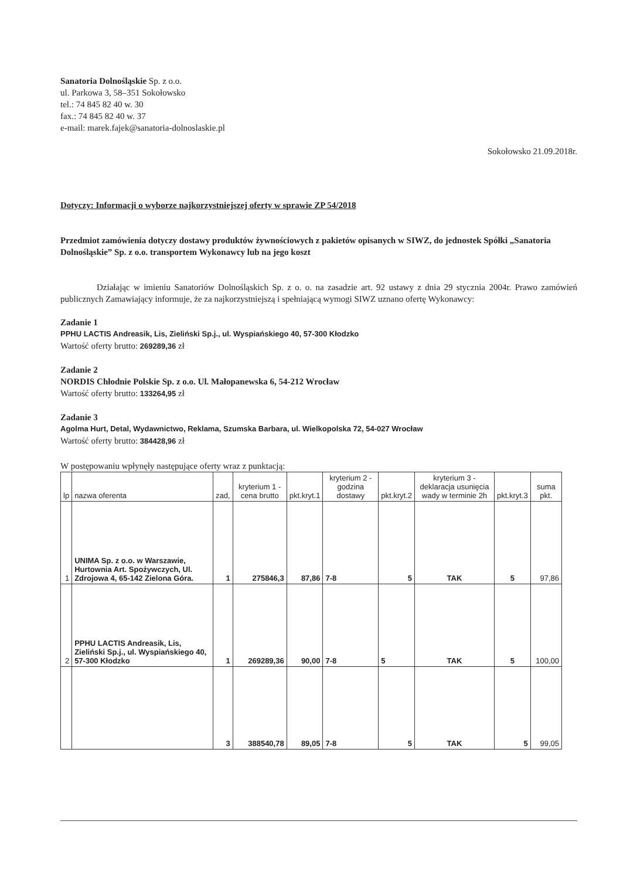Sanatoria Dolnośląskie Sp. z o.o.
ul. Parkowa 3, 58–351 Sokołowsko
tel.: 74 845 82 40 w. 30
fax.: 74 845 82 40 w. 37
e-mail: marek.fajek@sanatoria-dolnoslaskie.pl
Sokołowsko 21.09.2018r.
Dotyczy: Informacji o wyborze najkorzystniejszej oferty w sprawie ZP 54/2018
Przedmiot zamówienia dotyczy dostawy produktów żywnościowych z pakietów opisanych w SIWZ, do jednostek Spółki „Sanatoria Dolnośląskie” Sp. z o.o. transportem Wykonawcy lub na jego koszt
Działając w imieniu Sanatoriów Dolnośląskich Sp. z o. o. na zasadzie art. 92 ustawy z dnia 29 stycznia 2004r. Prawo zamówień publicznych Zamawiający informuje, że za najkorzystniejszą i spełniającą wymogi SIWZ uznano ofertę Wykonawcy:
Zadanie 1
PPHU LACTIS Andreasik, Lis, Zieliński Sp.j., ul. Wyspiańskiego 40, 57-300 Kłodzko
Wartość oferty brutto: 269289,36 zł
Zadanie 2
NORDIS Chłodnie Polskie Sp. z o.o. Ul. Małopanewska 6, 54-212 Wrocław
Wartość oferty brutto: 133264,95 zł
Zadanie 3
Agolma Hurt, Detal, Wydawnictwo, Reklama, Szumska Barbara, ul. Wielkopolska 72, 54-027 Wrocław
Wartość oferty brutto: 384428,96 zł
W postępowaniu wpłynęły następujące oferty wraz z punktacją:
| lp | nazwa oferenta | zad, | kryterium 1 - cena brutto | pkt.kryt.1 | kryterium 2 - godzina dostawy | pkt.kryt.2 | kryterium 3 - deklaracja usunięcia wady w terminie 2h | pkt.kryt.3 | suma pkt. |
| --- | --- | --- | --- | --- | --- | --- | --- | --- | --- |
| 1 | UNIMA Sp. z o.o. w Warszawie, Hurtownia Art. Spożywczych, Ul. Zdrojowa 4, 65-142 Zielona Góra. | 1 | 275846,3 | 87,86 | 7-8 | 5 | TAK | 5 | 97,86 |
| 2 | PPHU LACTIS Andreasik, Lis, Zieliński Sp.j., ul. Wyspiańskiego 40, 57-300 Kłodzko | 1 | 269289,36 | 90,00 | 7-8 | 5 | TAK | 5 | 100,00 |
| | | 3 | 388540,78 | 89,05 | 7-8 | 5 | TAK | 5 | 99,05 |